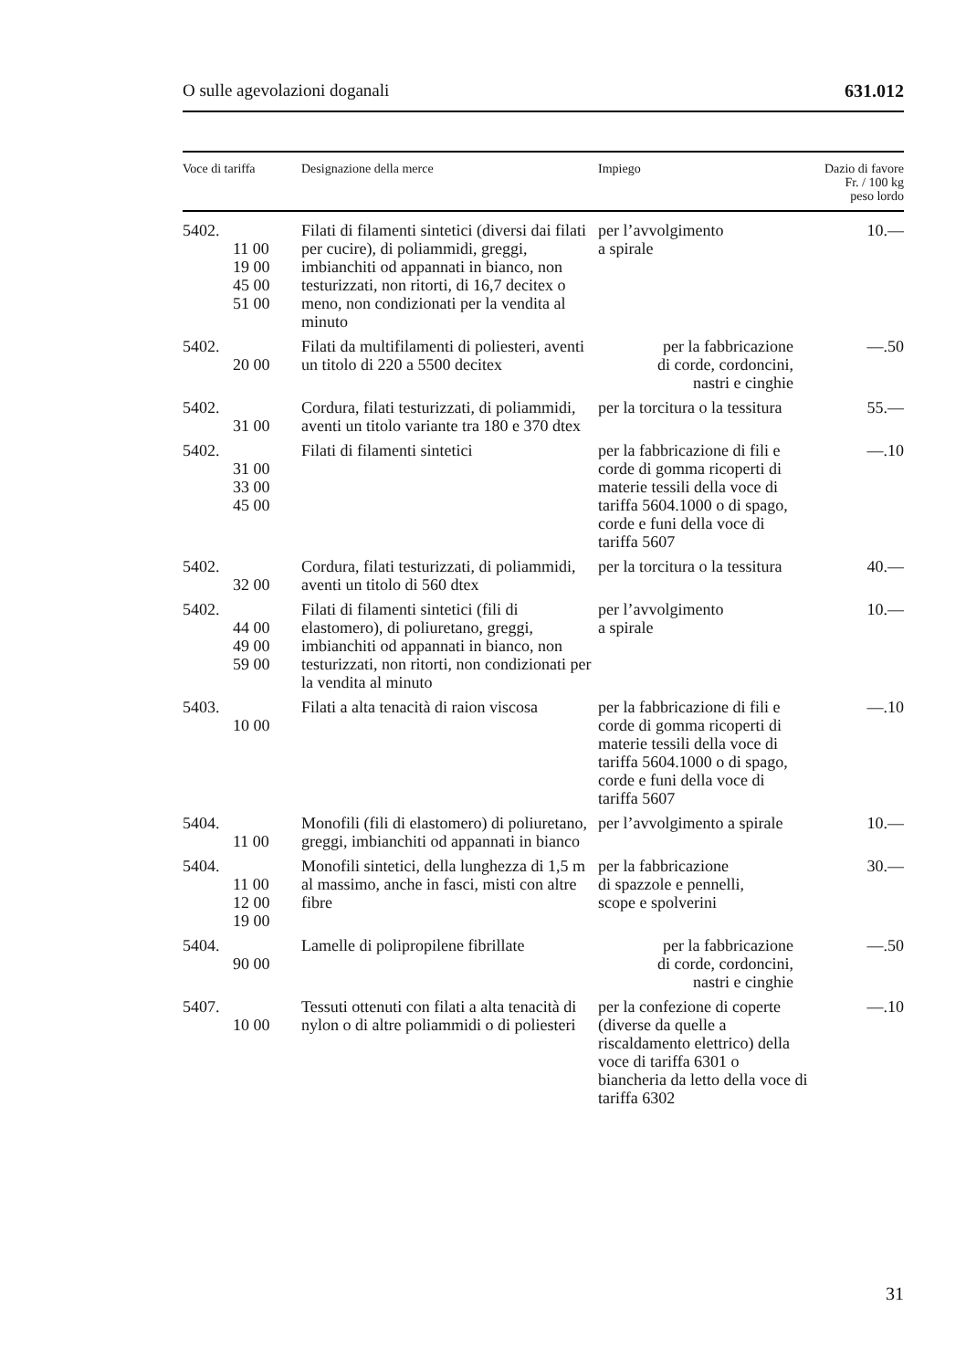O sulle agevolazioni doganali 631.012
| Voce di tariffa | Designazione della merce | Impiego | Dazio di favore Fr. / 100 kg peso lordo |
| --- | --- | --- | --- |
| 5402. 11 00 19 00 45 00 51 00 | Filati di filamenti sintetici (diversi dai filati per cucire), di poliammidi, greggi, imbianchiti od appannati in bianco, non testurizzati, non ritorti, di 16,7 decitex o meno, non condizionati per la vendita al minuto | per l’avvolgimento a spirale | 10.— |
| 5402. 20 00 | Filati da multifilamenti di poliesteri, aventi un titolo di 220 a 5500 decitex | per la fabbricazione di corde, cordoncini, nastri e cinghie | —.50 |
| 5402. 31 00 | Cordura, filati testurizzati, di poliammidi, aventi un titolo variante tra 180 e 370 dtex | per la torcitura o la tessitura | 55.— |
| 5402. 31 00 33 00 45 00 | Filati di filamenti sintetici | per la fabbricazione di fili e corde di gomma ricoperti di materie tessili della voce di tariffa 5604.1000 o di spago, corde e funi della voce di tariffa 5607 | —.10 |
| 5402. 32 00 | Cordura, filati testurizzati, di poliammidi, aventi un titolo di 560 dtex | per la torcitura o la tessitura | 40.— |
| 5402. 44 00 49 00 59 00 | Filati di filamenti sintetici (fili di elastomero), di poliuretano, greggi, imbianchiti od appannati in bianco, non testurizzati, non ritorti, non condizionati per la vendita al minuto | per l’avvolgimento a spirale | 10.— |
| 5403. 10 00 | Filati a alta tenacità di raion viscosa | per la fabbricazione di fili e corde di gomma ricoperti di materie tessili della voce di tariffa 5604.1000 o di spago, corde e funi della voce di tariffa 5607 | —.10 |
| 5404. 11 00 | Monofili (fili di elastomero) di poliuretano, greggi, imbianchiti od appannati in bianco | per l’avvolgimento a spirale | 10.— |
| 5404. 11 00 12 00 19 00 | Monofili sintetici, della lunghezza di 1,5 m al massimo, anche in fasci, misti con altre fibre | per la fabbricazione di spazzole e pennelli, scope e spolverini | 30.— |
| 5404. 90 00 | Lamelle di polipropilene fibrillate | per la fabbricazione di corde, cordoncini, nastri e cinghie | —.50 |
| 5407. 10 00 | Tessuti ottenuti con filati a alta tenacità di nylon o di altre poliammidi o di poliesteri | per la confezione di coperte (diverse da quelle a riscaldamento elettrico) della voce di tariffa 6301 o biancheria da letto della voce di tariffa 6302 | —.10 |
31